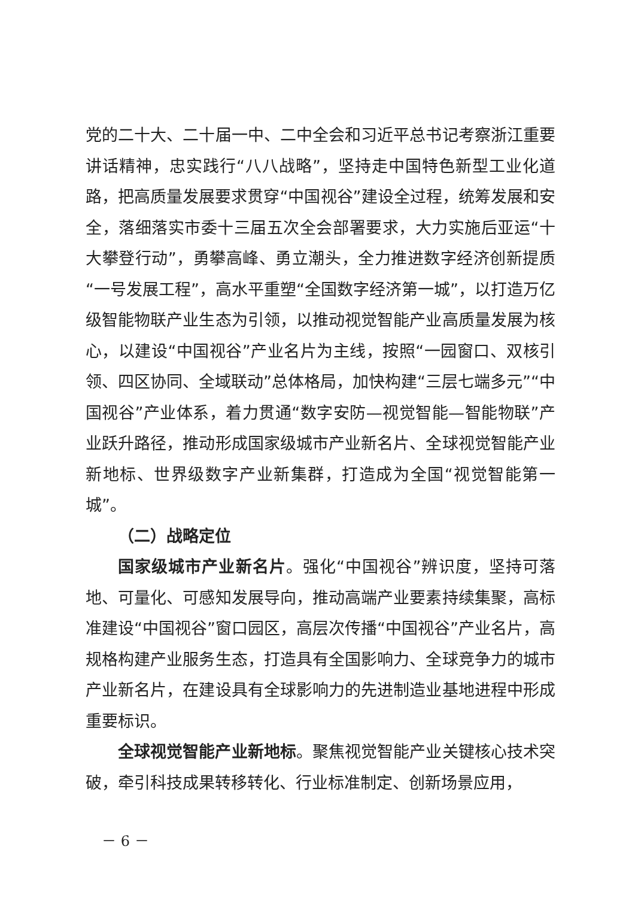党的二十大、二十届一中、二中全会和习近平总书记考察浙江重要讲话精神，忠实践行“八八战略”，坚持走中国特色新型工业化道路，把高质量发展要求贯穿“中国视谷”建设全过程，统筹发展和安全，落细落实市委十三届五次全会部署要求，大力实施后亚运“十大攀登行动”，勇攀高峰、勇立潮头，全力推进数字经济创新提质“一号发展工程”，高水平重塑“全国数字经济第一城”，以打造万亿级智能物联产业生态为引领，以推动视觉智能产业高质量发展为核心，以建设“中国视谷”产业名片为主线，按照“一园窗口、双核引领、四区协同、全域联动”总体格局，加快构建“三层七端多元”“中国视谷”产业体系，着力贯通“数字安防—视觉智能—智能物联”产业跃升路径，推动形成国家级城市产业新名片、全球视觉智能产业新地标、世界级数字产业新集群，打造成为全国“视觉智能第一城”。
（二）战略定位
国家级城市产业新名片。强化“中国视谷”辨识度，坚持可落地、可量化、可感知发展导向，推动高端产业要素持续集聚，高标准建设“中国视谷”窗口园区，高层次传播“中国视谷”产业名片，高规格构建产业服务生态，打造具有全国影响力、全球竞争力的城市产业新名片，在建设具有全球影响力的先进制造业基地进程中形成重要标识。
全球视觉智能产业新地标。聚焦视觉智能产业关键核心技术突破，牵引科技成果转移转化、行业标准制定、创新场景应用，
－ 6 －